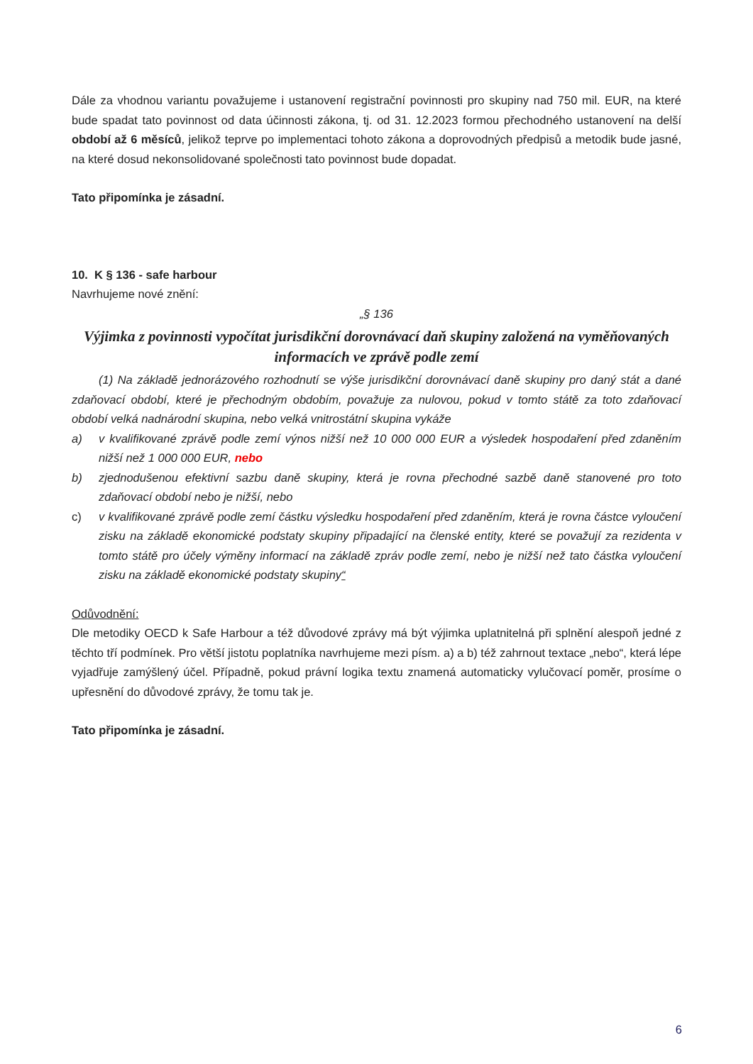Dále za vhodnou variantu považujeme i ustanovení registrační povinnosti pro skupiny nad 750 mil. EUR, na které bude spadat tato povinnost od data účinnosti zákona, tj. od 31. 12.2023 formou přechodného ustanovení na delší období až 6 měsíců, jelikož teprve po implementaci tohoto zákona a doprovodných předpisů a metodik bude jasné, na které dosud nekonsolidované společnosti tato povinnost bude dopadat.
Tato připomínka je zásadní.
10. K § 136 - safe harbour
Navrhujeme nové znění:
„§ 136
Výjimka z povinnosti vypočítat jurisdikční dorovnávací daň skupiny založená na vyměňovaných informacích ve zprávě podle zemí
(1) Na základě jednorázového rozhodnutí se výše jurisdikční dorovnávací daně skupiny pro daný stát a dané zdaňovací období, které je přechodným obdobím, považuje za nulovou, pokud v tomto státě za toto zdaňovací období velká nadnárodní skupina, nebo velká vnitrostátní skupina vykáže
a) v kvalifikované zprávě podle zemí výnos nižší než 10 000 000 EUR a výsledek hospodaření před zdaněním nižší než 1 000 000 EUR, nebo
b) zjednodušenou efektivní sazbu daně skupiny, která je rovna přechodné sazbě daně stanovené pro toto zdaňovací období nebo je nižší, nebo
c) v kvalifikované zprávě podle zemí částku výsledku hospodaření před zdaněním, která je rovna částce vyloučení zisku na základě ekonomické podstaty skupiny připadající na členské entity, které se považují za rezidenta v tomto státě pro účely výměny informací na základě zpráv podle zemí, nebo je nižší než tato částka vyloučení zisku na základě ekonomické podstaty skupiny“
Odůvodnění:
Dle metodiky OECD k Safe Harbour a též důvodové zprávy má být výjimka uplatnitelná při splnění alespoň jedné z těchto tří podmínek. Pro větší jistotu poplatníka navrhujeme mezi písm. a) a b) též zahrnout textace „nebo“, která lépe vyjadřuje zamýšlený účel. Případně, pokud právní logika textu znamená automaticky vylučovací poměr, prosíme o upřesnění do důvodové zprávy, že tomu tak je.
Tato připomínka je zásadní.
6